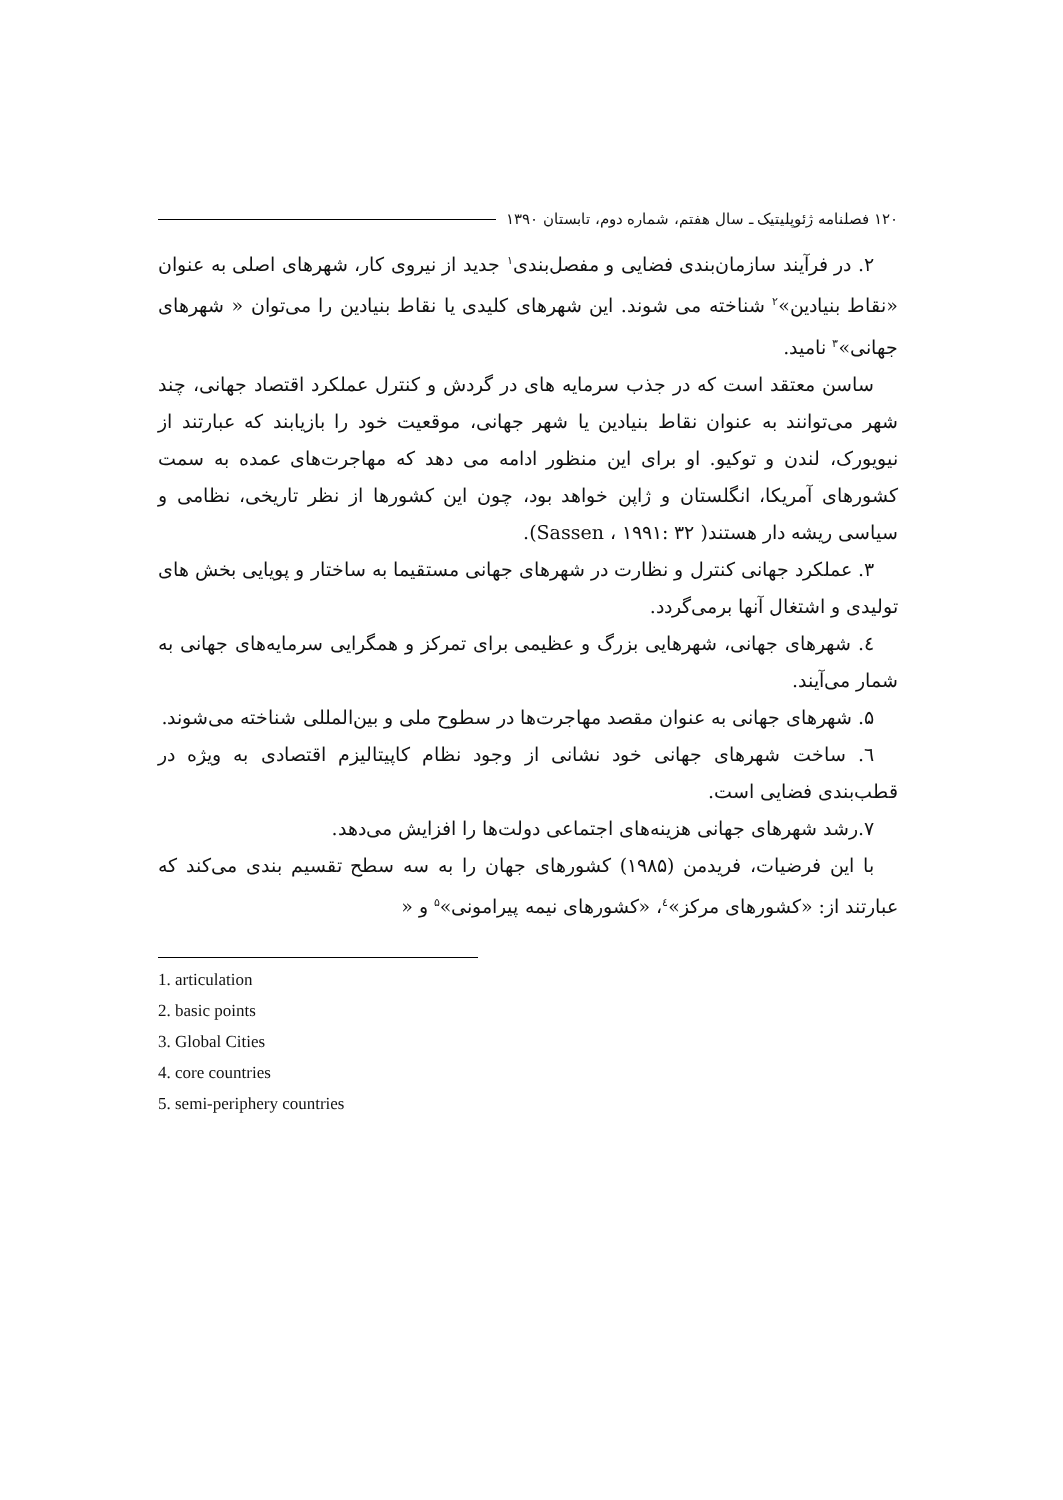۱۲۰ فصلنامه ژئوپلیتیک ـ سال هفتم، شماره دوم، تابستان ۱۳۹۰
۲. در فرآیند سازمان‌بندی فضایی و مفصل‌بندی<sup>۱</sup> جدید از نیروی کار، شهرهای اصلی به عنوان «نقاط بنیادین»<sup>۲</sup> شناخته می شوند. این شهرهای کلیدی یا نقاط بنیادین را می‌توان « شهرهای جهانی»<sup>۳</sup> نامید.
ساسن معتقد است که در جذب سرمایه های در گردش و کنترل عملکرد اقتصاد جهانی، چند شهر می‌توانند به عنوان نقاط بنیادین یا شهر جهانی، موقعیت خود را بازیابند که عبارتند از نیویورک، لندن و توکیو. او برای این منظور ادامه می دهد که مهاجرت‌های عمده به سمت کشورهای آمریکا، انگلستان و ژاپن خواهد بود، چون این کشورها از نظر تاریخی، نظامی و سیاسی ریشه دار هستند( Sassen ، ۱۹۹۱: ۳۲).
۳. عملکرد جهانی کنترل و نظارت در شهرهای جهانی مستقیما به ساختار و پویایی بخش های تولیدی و اشتغال آنها برمی‌گردد.
٤. شهرهای جهانی، شهرهایی بزرگ و عظیمی برای تمرکز و همگرایی سرمایه‌های جهانی به شمار می‌آیند.
۵. شهرهای جهانی به عنوان مقصد مهاجرت‌ها در سطوح ملی و بین‌المللی شناخته می‌شوند.
٦. ساخت شهرهای جهانی خود نشانی از وجود نظام کاپیتالیزم اقتصادی به ویژه در قطب‌بندی فضایی است.
۷.رشد شهرهای جهانی هزینه‌های اجتماعی دولت‌ها را افزایش می‌دهد.
با این فرضیات، فریدمن (۱۹۸۵) کشورهای جهان را به سه سطح تقسیم بندی می‌کند که عبارتند از: «کشورهای مرکز»<sup>٤</sup>، «کشورهای نیمه پیرامونی»<sup>۵</sup> و «
1. articulation
2. basic points
3. Global Cities
4. core countries
5. semi-periphery countries